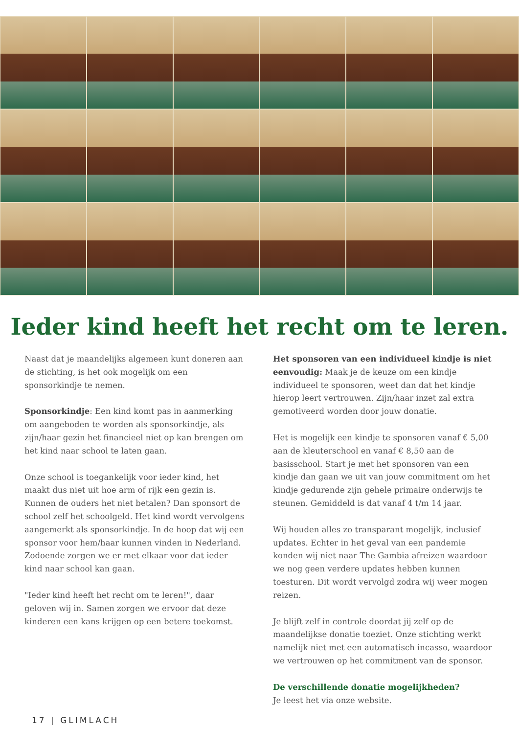Ieder kind heeft het recht om te leren.
Naast dat je maandelijks algemeen kunt doneren aan de stichting, is het ook mogelijk om een sponsorkindje te nemen.
Sponsorkindje: Een kind komt pas in aanmerking om aangeboden te worden als sponsorkindje, als zijn/haar gezin het financieel niet op kan brengen om het kind naar school te laten gaan.
Onze school is toegankelijk voor ieder kind, het maakt dus niet uit hoe arm of rijk een gezin is. Kunnen de ouders het niet betalen? Dan sponsort de school zelf het schoolgeld. Het kind wordt vervolgens aangemerkt als sponsorkindje. In de hoop dat wij een sponsor voor hem/haar kunnen vinden in Nederland. Zodoende zorgen we er met elkaar voor dat ieder kind naar school kan gaan.
"Ieder kind heeft het recht om te leren!", daar geloven wij in. Samen zorgen we ervoor dat deze kinderen een kans krijgen op een betere toekomst.
Het sponsoren van een individueel kindje is niet eenvoudig: Maak je de keuze om een kindje individueel te sponsoren, weet dan dat het kindje hierop leert vertrouwen. Zijn/haar inzet zal extra gemotiveerd worden door jouw donatie.
Het is mogelijk een kindje te sponsoren vanaf € 5,00 aan de kleuterschool en vanaf € 8,50 aan de basisschool. Start je met het sponsoren van een kindje dan gaan we uit van jouw commitment om het kindje gedurende zijn gehele primaire onderwijs te steunen. Gemiddeld is dat vanaf 4 t/m 14 jaar.
Wij houden alles zo transparant mogelijk, inclusief updates. Echter in het geval van een pandemie konden wij niet naar The Gambia afreizen waardoor we nog geen verdere updates hebben kunnen toesturen. Dit wordt vervolgd zodra wij weer mogen reizen.
Je blijft zelf in controle doordat jij zelf op de maandelijkse donatie toeziet. Onze stichting werkt namelijk niet met een automatisch incasso, waardoor we vertrouwen op het commitment van de sponsor.
De verschillende donatie mogelijkheden?
Je leest het via onze website.
17 | GLIMLACH